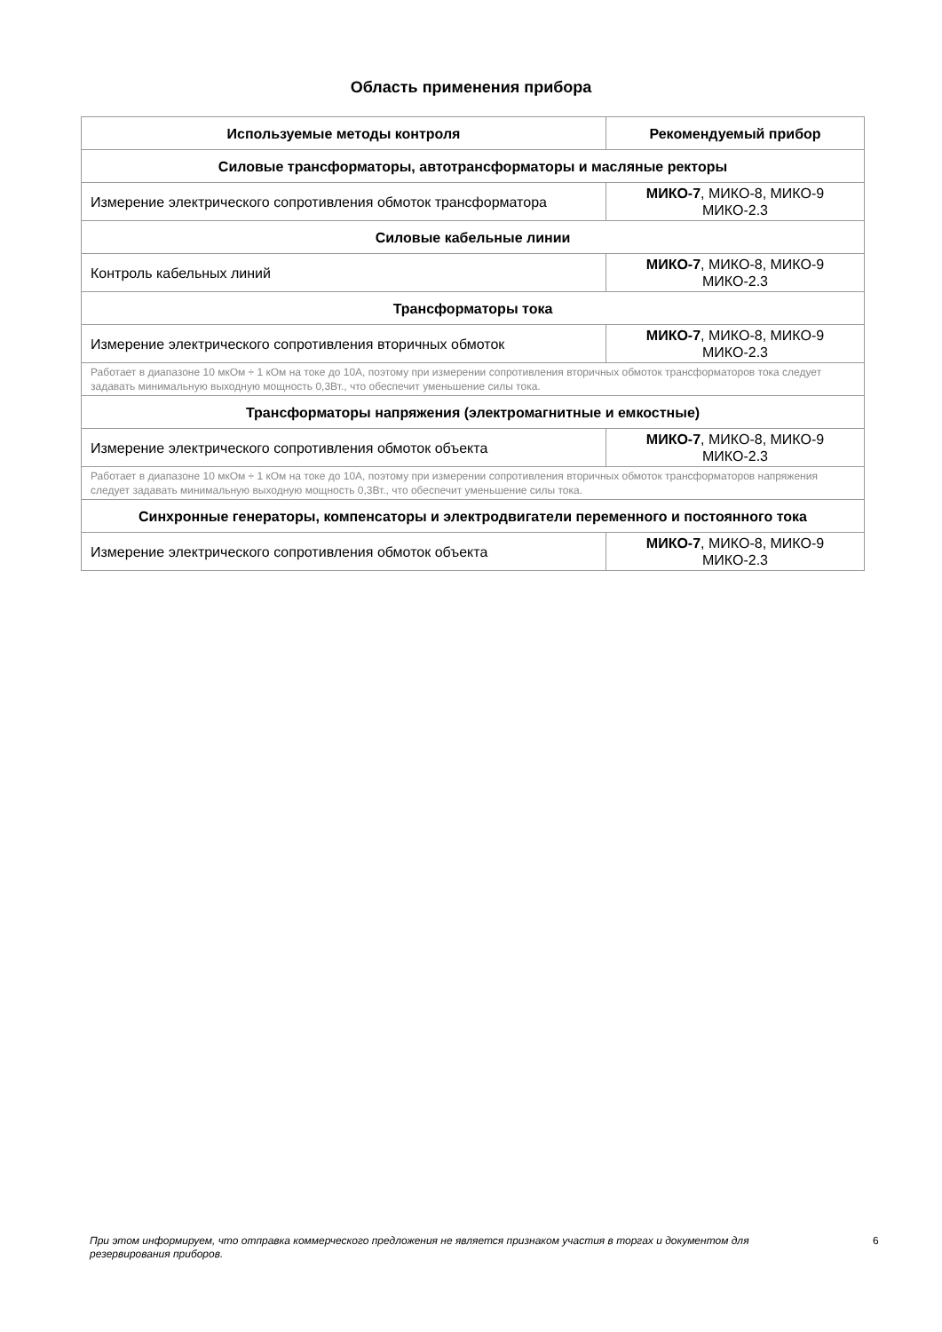Область применения прибора
| Используемые методы контроля | Рекомендуемый прибор |
| --- | --- |
| Силовые трансформаторы, автотрансформаторы и масляные ректоры | |
| Измерение электрического сопротивления обмоток трансформатора | МИКО-7 , МИКО-8, МИКО-9 МИКО-2.3 |
| Силовые кабельные линии | |
| Контроль кабельных линий | МИКО-7 , МИКО-8, МИКО-9 МИКО-2.3 |
| Трансформаторы тока | |
| Измерение электрического сопротивления вторичных обмоток | МИКО-7 , МИКО-8, МИКО-9 МИКО-2.3 |
| Работает в диапазоне 10 мкОм ÷ 1 кОм на токе до 10А, поэтому при измерении сопротивления вторичных обмоток трансформаторов тока следует задавать минимальную выходную мощность 0,3Вт., что обеспечит уменьшение силы тока. | |
| Трансформаторы напряжения (электромагнитные и емкостные) | |
| Измерение электрического сопротивления обмоток объекта | МИКО-7 , МИКО-8, МИКО-9 МИКО-2.3 |
| Работает в диапазоне 10 мкОм ÷ 1 кОм на токе до 10А, поэтому при измерении сопротивления вторичных обмоток трансформаторов напряжения следует задавать минимальную выходную мощность 0,3Вт., что обеспечит уменьшение силы тока. | |
| Синхронные генераторы, компенсаторы и электродвигатели переменного и постоянного тока | |
| Измерение электрического сопротивления обмоток объекта | МИКО-7 , МИКО-8, МИКО-9 МИКО-2.3 |
При этом информируем, что отправка коммерческого предложения не является признаком участия в торгах и документом для резервирования приборов.
6